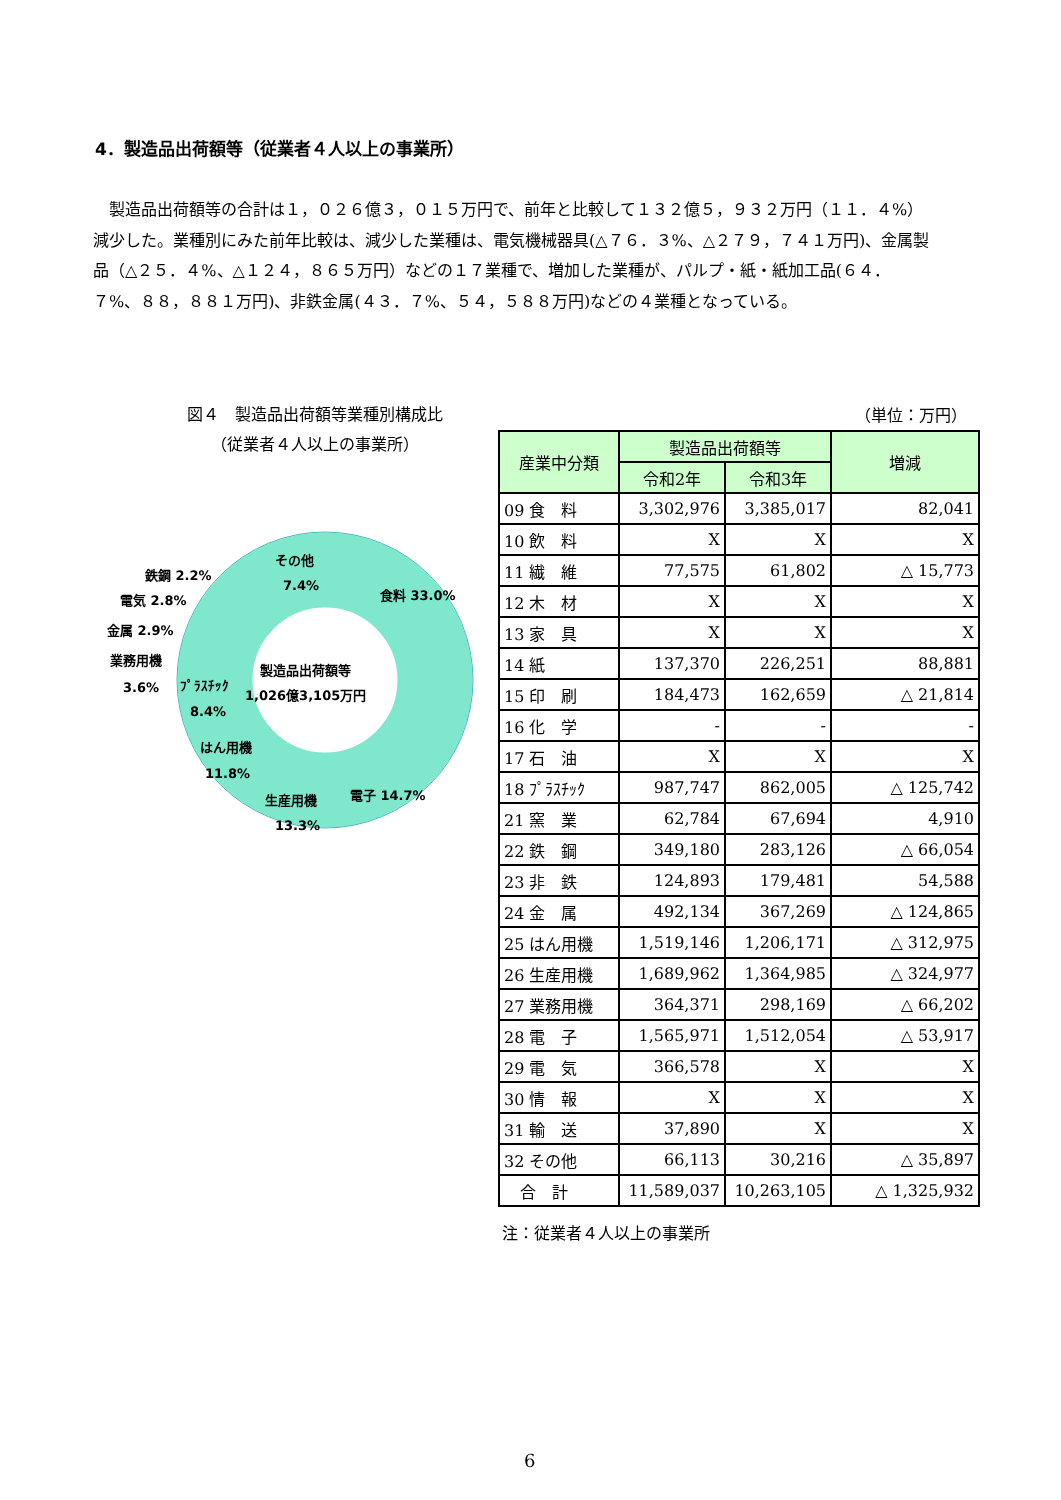4．製造品出荷額等（従業者４人以上の事業所）
　製造品出荷額等の合計は１，０２６億３，０１５万円で、前年と比較して１３２億５，９３２万円（１１．４%）減少した。業種別にみた前年比較は、減少した業種は、電気機械器具(△７６．３%、△２７９，７４１万円)、金属製品（△２５．４%、△１２４，８６５万円）などの１７業種で、増加した業種が、パルプ・紙・紙加工品(６４．７%、８８，８８１万円)、非鉄金属(４３．７%、５４，５８８万円)などの４業種となっている。
図４　製造品出荷額等業種別構成比
（従業者４人以上の事業所）
製造品出荷額等
1,026億3,105万円
食料 33.0%
電子 14.7%
生産用機
13.3%
はん用機
11.8%
ﾌﾟﾗｽﾁｯｸ
8.4%
その他
7.4%
鉄鋼 2.2%
電気 2.8%
金属 2.9%
業務用機
3.6%
（単位：万円）
| 産業中分類 | 製造品出荷額等 | | 増減 |
| --- | --- | --- | --- |
| | 令和2年 | 令和3年 | |
| 09 食 料 | 3,302,976 | 3,385,017 | 82,041 |
| 10 飲 料 | X | X | X |
| 11 繊 維 | 77,575 | 61,802 | △ 15,773 |
| 12 木 材 | X | X | X |
| 13 家 具 | X | X | X |
| 14 紙 | 137,370 | 226,251 | 88,881 |
| 15 印 刷 | 184,473 | 162,659 | △ 21,814 |
| 16 化 学 | - | - | - |
| 17 石 油 | X | X | X |
| 18 ﾌﾟﾗｽﾁｯｸ | 987,747 | 862,005 | △ 125,742 |
| 21 窯 業 | 62,784 | 67,694 | 4,910 |
| 22 鉄 鋼 | 349,180 | 283,126 | △ 66,054 |
| 23 非 鉄 | 124,893 | 179,481 | 54,588 |
| 24 金 属 | 492,134 | 367,269 | △ 124,865 |
| 25 はん用機 | 1,519,146 | 1,206,171 | △ 312,975 |
| 26 生産用機 | 1,689,962 | 1,364,985 | △ 324,977 |
| 27 業務用機 | 364,371 | 298,169 | △ 66,202 |
| 28 電 子 | 1,565,971 | 1,512,054 | △ 53,917 |
| 29 電 気 | 366,578 | X | X |
| 30 情 報 | X | X | X |
| 31 輸 送 | 37,890 | X | X |
| 32 その他 | 66,113 | 30,216 | △ 35,897 |
| 合 計 | 11,589,037 | 10,263,105 | △ 1,325,932 |
注：従業者４人以上の事業所
6